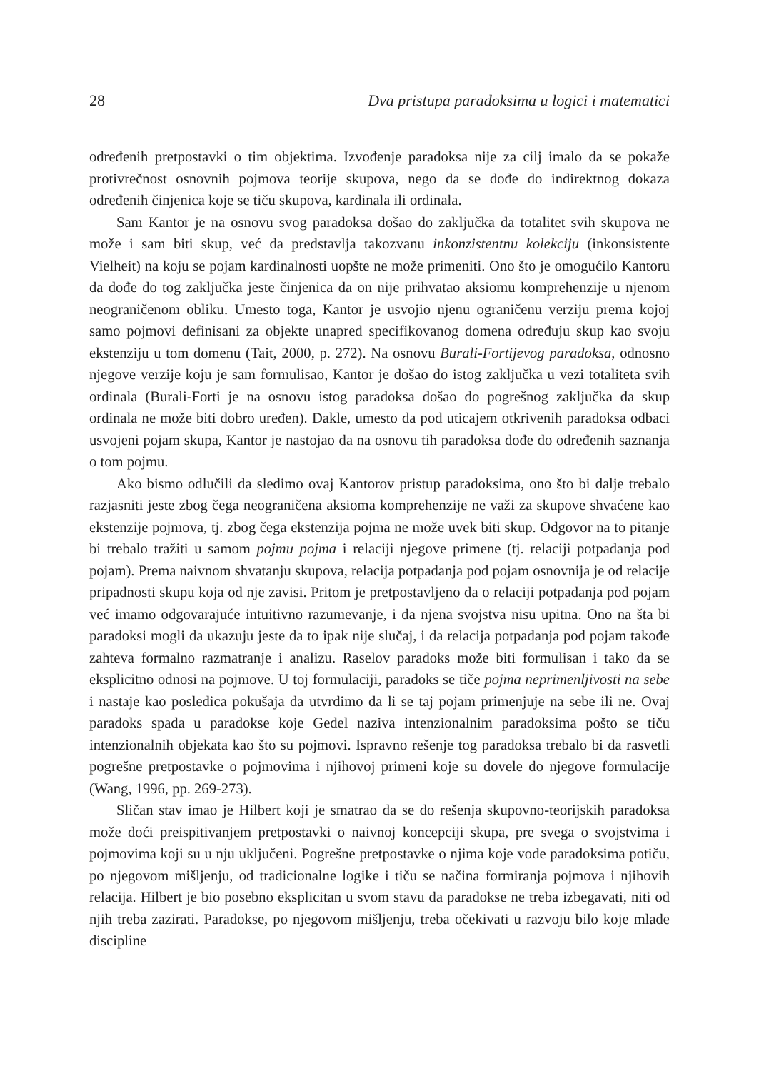28 Dva pristupa paradoksima u logici i matematici
određenih pretpostavki o tim objektima. Izvođenje paradoksa nije za cilj imalo da se pokaže protivrečnost osnovnih pojmova teorije skupova, nego da se dođe do indirekt­nog dokaza određenih činjenica koje se tiču skupova, kardinala ili ordinala.
Sam Kantor je na osnovu svog paradoksa došao do zaključka da totalitet svih skupova ne može i sam biti skup, već da predstavlja takozvanu inkonzistentnu kolek­ciju (inkonsistente Vielheit) na koju se pojam kardinalnosti uopšte ne može primeniti. Ono što je omogućilo Kantoru da dođe do tog zaključka jeste činjenica da on nije prihvatao aksiomu komprehenzije u njenom neograničenom obliku. Umesto toga, Kantor je usvojio njenu ograničenu verziju prema kojoj samo pojmovi definisani za objekte unapred specifikovanog domena određuju skup kao svoju ekstenziju u tom domenu (Tait, 2000, p. 272). Na osnovu Burali-Fortijevog paradoksa, odnosno njegove verzije koju je sam formulisao, Kantor je došao do istog zaključka u vezi totaliteta svih ordinala (Burali-Forti je na osnovu istog paradoksa došao do pogrešnog zaključka da skup ordinala ne može biti dobro uređen). Dakle, umesto da pod uticajem otkrivenih paradoksa odbaci usvojeni pojam skupa, Kantor je nastojao da na osnovu tih paradoksa dođe do određenih saznanja o tom pojmu.
Ako bismo odlučili da sledimo ovaj Kantorov pristup paradoksima, ono što bi dalje trebalo razjasniti jeste zbog čega neograničena aksioma komprehenzije ne važi za skupove shvaćene kao ekstenzije pojmova, tj. zbog čega ekstenzija pojma ne može uvek biti skup. Odgovor na to pitanje bi trebalo tražiti u samom pojmu pojma i rel­aciji njegove primene (tj. relaciji potpadanja pod pojam). Prema naivnom shvatanju skupova, relacija potpadanja pod pojam osnovnija je od relacije pripadnosti skupu koja od nje zavisi. Pritom je pretpostavljeno da o relaciji potpadanja pod pojam već imamo odgovarajuće intuitivno razumevanje, i da njena svojstva nisu upitna. Ono na šta bi paradoksi mogli da ukazuju jeste da to ipak nije slučaj, i da relacija potpadanja pod pojam takođe zahteva formalno razmatranje i analizu. Raselov paradoks može biti formulisan i tako da se eksplicitno odnosi na pojmove. U toj formulaciji, paradoks se tiče pojma neprimenljivosti na sebe i nastaje kao posledica pokušaja da utvrdimo da li se taj pojam primenjuje na sebe ili ne. Ovaj paradoks spada u paradokse koje Gedel naziva intenzionalnim paradoksima pošto se tiču intenzionalnih objekata kao što su pojmovi. Ispravno rešenje tog paradoksa trebalo bi da rasvetli pogrešne pret­postavke o pojmovima i njihovoj primeni koje su dovele do njegove formulacije (Wang, 1996, pp. 269-273).
Sličan stav imao je Hilbert koji je smatrao da se do rešenja skupovno-teorijskih paradoksa može doći preispitivanjem pretpostavki o naivnoj koncepciji skupa, pre svega o svojstvima i pojmovima koji su u nju uključeni. Pogrešne pretpostavke o njima koje vode paradoksima potiču, po njegovom mišljenju, od tradicionalne logike i tiču se načina formiranja pojmova i njihovih relacija. Hilbert je bio posebno eks­plicitan u svom stavu da paradokse ne treba izbegavati, niti od njih treba zazirati. Paradokse, po njegovom mišljenju, treba očekivati u razvoju bilo koje mlade discipline